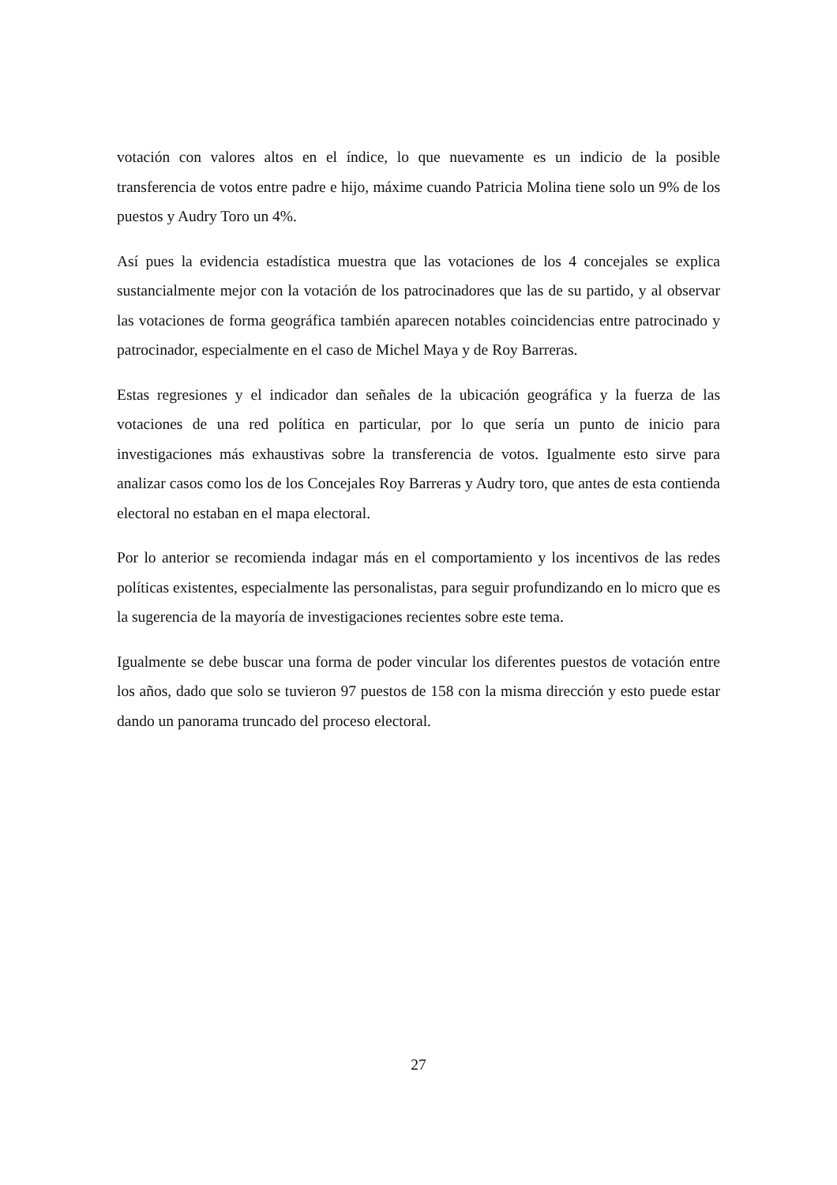votación con valores altos en el índice, lo que nuevamente es un indicio de la posible transferencia de votos entre padre e hijo, máxime cuando Patricia Molina tiene solo un 9% de los puestos y Audry Toro un 4%.
Así pues la evidencia estadística muestra que las votaciones de los 4 concejales se explica sustancialmente mejor con la votación de los patrocinadores que las de su partido, y al observar las votaciones de forma geográfica también aparecen notables coincidencias entre patrocinado y patrocinador, especialmente en el caso de Michel Maya y de Roy Barreras.
Estas regresiones y el indicador dan señales de la ubicación geográfica y la fuerza de las votaciones de una red política en particular, por lo que sería un punto de inicio para investigaciones más exhaustivas sobre la transferencia de votos. Igualmente esto sirve para analizar casos como los de los Concejales Roy Barreras y Audry toro, que antes de esta contienda electoral no estaban en el mapa electoral.
Por lo anterior se recomienda indagar más en el comportamiento y los incentivos de las redes políticas existentes, especialmente las personalistas, para seguir profundizando en lo micro que es la sugerencia de la mayoría de investigaciones recientes sobre este tema.
Igualmente se debe buscar una forma de poder vincular los diferentes puestos de votación entre los años, dado que solo se tuvieron 97 puestos de 158 con la misma dirección y esto puede estar dando un panorama truncado del proceso electoral.
27